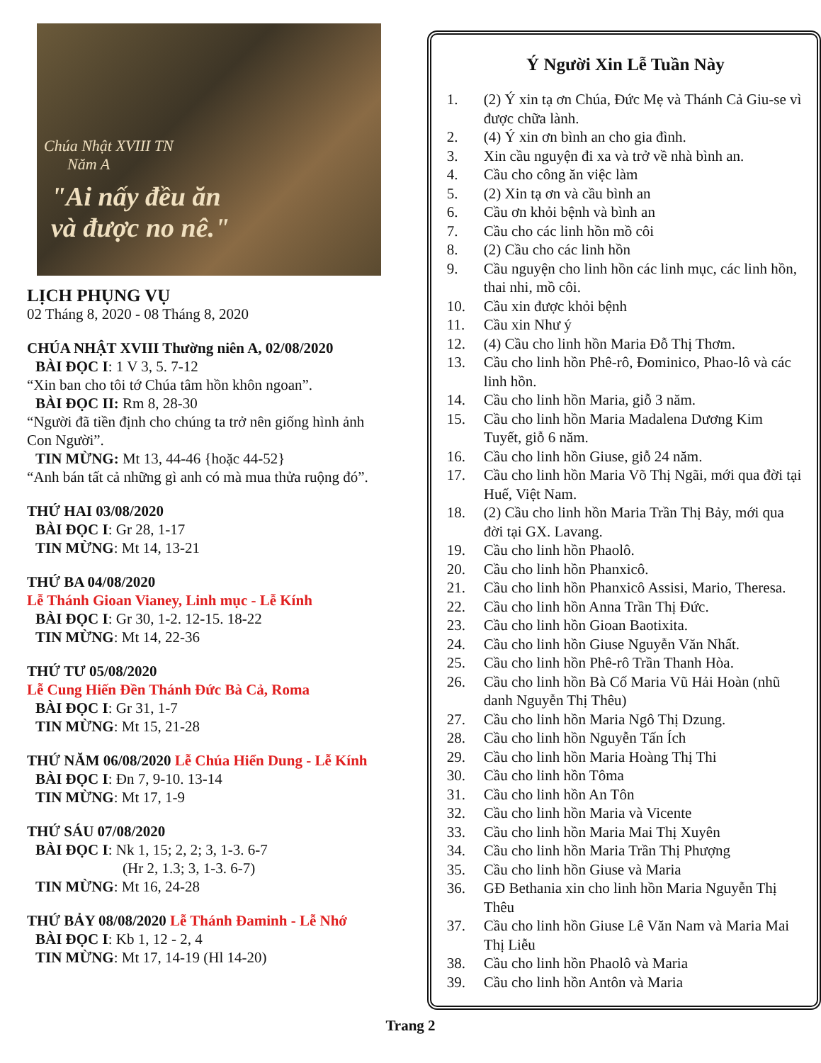Chúa Nhật XVIII TN
Năm A
"Ai nấy đều ăn
và được no nê."
LỊCH PHỤNG VỤ
02 Tháng 8, 2020 - 08 Tháng 8, 2020
CHÚA NHẬT XVIII Thường niên A, 02/08/2020
BÀI ĐỌC I: 1 V 3, 5. 7-12
“Xin ban cho tôi tớ Chúa tâm hồn khôn ngoan”.
BÀI ĐỌC II: Rm 8, 28-30
“Người đã tiền định cho chúng ta trở nên giống hình ảnh Con Người”.
TIN MỪNG: Mt 13, 44-46 {hoặc 44-52}
“Anh bán tất cả những gì anh có mà mua thửa ruộng đó”.
THỨ HAI 03/08/2020
BÀI ĐỌC I: Gr 28, 1-17
TIN MỪNG: Mt 14, 13-21
THỨ BA 04/08/2020
Lễ Thánh Gioan Vianey, Linh mục - Lễ Kính
BÀI ĐỌC I: Gr 30, 1-2. 12-15. 18-22
TIN MỪNG: Mt 14, 22-36
THỨ TƯ 05/08/2020
Lễ Cung Hiến Đền Thánh Đức Bà Cả, Roma
BÀI ĐỌC I: Gr 31, 1-7
TIN MỪNG: Mt 15, 21-28
THỨ NĂM 06/08/2020 Lễ Chúa Hiển Dung - Lễ Kính
BÀI ĐỌC I: Đn 7, 9-10. 13-14
TIN MỪNG: Mt 17, 1-9
THỨ SÁU 07/08/2020
BÀI ĐỌC I: Nk 1, 15; 2, 2; 3, 1-3. 6-7
(Hr 2, 1.3; 3, 1-3. 6-7)
TIN MỪNG: Mt 16, 24-28
THỨ BẢY 08/08/2020 Lễ Thánh Đaminh - Lễ Nhớ
BÀI ĐỌC I: Kb 1, 12 - 2, 4
TIN MỪNG: Mt 17, 14-19 (Hl 14-20)
Ý Người Xin Lễ Tuần Này
1. (2) Ý xin tạ ơn Chúa, Đức Mẹ và Thánh Cả Giu-se vì được chữa lành.
2. (4) Ý xin ơn bình an cho gia đình.
3. Xin cầu nguyện đi xa và trở về nhà bình an.
4. Cầu cho công ăn việc làm
5. (2) Xin tạ ơn và cầu bình an
6. Cầu ơn khỏi bệnh và bình an
7. Cầu cho các linh hồn mồ côi
8. (2) Cầu cho các linh hồn
9. Cầu nguyện cho linh hồn các linh mục, các linh hồn, thai nhi, mồ côi.
10. Cầu xin được khỏi bệnh
11. Cầu xin Như ý
12. (4) Cầu cho linh hồn Maria Đỗ Thị Thơm.
13. Cầu cho linh hồn Phê-rô, Đominico, Phao-lô và các linh hồn.
14. Cầu cho linh hồn Maria, giỗ 3 năm.
15. Cầu cho linh hồn Maria Madalena Dương Kim Tuyết, giỗ 6 năm.
16. Cầu cho linh hồn Giuse, giỗ 24 năm.
17. Cầu cho linh hồn Maria Võ Thị Ngãi, mới qua đời tại Huế, Việt Nam.
18. (2) Cầu cho linh hồn Maria Trần Thị Bảy, mới qua đời tại GX. Lavang.
19. Cầu cho linh hồn Phaolô.
20. Cầu cho linh hồn Phanxicô.
21. Cầu cho linh hồn Phanxicô Assisi, Mario, Theresa.
22. Cầu cho linh hồn Anna Trần Thị Đức.
23. Cầu cho linh hồn Gioan Baotixita.
24. Cầu cho linh hồn Giuse Nguyễn Văn Nhất.
25. Cầu cho linh hồn Phê-rô Trần Thanh Hòa.
26. Cầu cho linh hồn Bà Cố Maria Vũ Hải Hoàn (nhũ danh Nguyễn Thị Thêu)
27. Cầu cho linh hồn Maria Ngô Thị Dzung.
28. Cầu cho linh hồn Nguyễn Tấn Ích
29. Cầu cho linh hồn Maria Hoàng Thị Thi
30. Cầu cho linh hồn Tôma
31. Cầu cho linh hồn An Tôn
32. Cầu cho linh hồn Maria và Vicente
33. Cầu cho linh hồn Maria Mai Thị Xuyên
34. Cầu cho linh hồn Maria Trần Thị Phượng
35. Cầu cho linh hồn Giuse và Maria
36. GĐ Bethania xin cho linh hồn Maria Nguyễn Thị Thêu
37. Cầu cho linh hồn Giuse Lê Văn Nam và Maria Mai Thị Liễu
38. Cầu cho linh hồn Phaolô và Maria
39. Cầu cho linh hồn Antôn và Maria
Trang 2